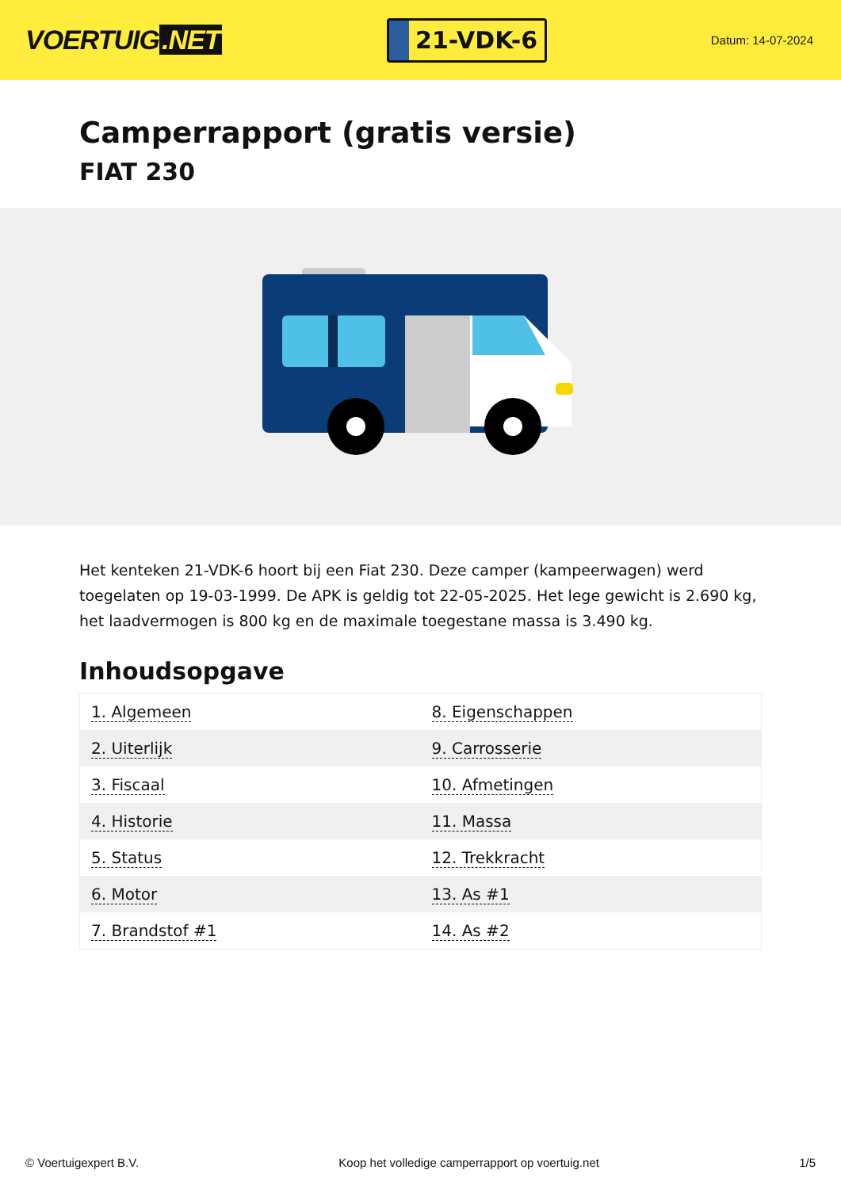VOERTUIG.NET
21-VDK-6
Datum: 14-07-2024
Camperrapport (gratis versie)
FIAT 230
Het kenteken 21-VDK-6 hoort bij een Fiat 230. Deze camper (kampeerwagen) werd toegelaten op 19-03-1999. De APK is geldig tot 22-05-2025. Het lege gewicht is 2.690 kg, het laadvermogen is 800 kg en de maximale toegestane massa is 3.490 kg.
Inhoudsopgave
| 1. Algemeen | 8. Eigenschappen |
| 2. Uiterlijk | 9. Carrosserie |
| 3. Fiscaal | 10. Afmetingen |
| 4. Historie | 11. Massa |
| 5. Status | 12. Trekkracht |
| 6. Motor | 13. As #1 |
| 7. Brandstof #1 | 14. As #2 |
© Voertuigexpert B.V. Koop het volledige camperrapport op voertuig.net 1/5